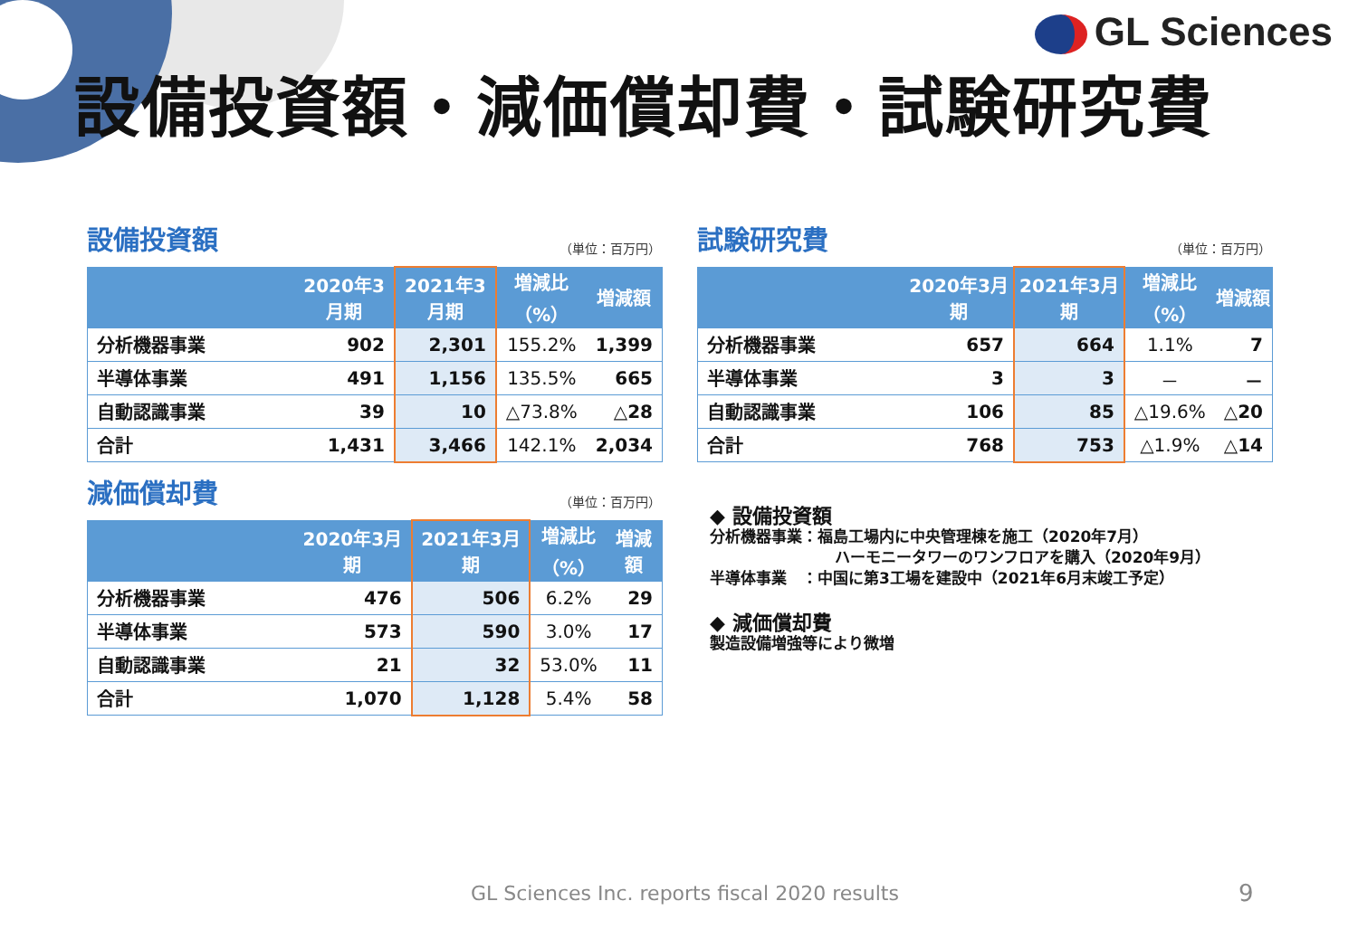GL Sciences
設備投資額・減価償却費・試験研究費
設備投資額 （単位：百万円）
| | 2020年3月期 | 2021年3月期 | 増減比 （%） | 増減額 |
| --- | --- | --- | --- | --- |
| 分析機器事業 | 902 | 2,301 | 155.2% | 1,399 |
| 半導体事業 | 491 | 1,156 | 135.5% | 665 |
| 自動認識事業 | 39 | 10 | △73.8% | △28 |
| 合計 | 1,431 | 3,466 | 142.1% | 2,034 |
試験研究費 （単位：百万円）
| | 2020年3月期 | 2021年3月期 | 増減比 （%） | 増減額 |
| --- | --- | --- | --- | --- |
| 分析機器事業 | 657 | 664 | 1.1% | 7 |
| 半導体事業 | 3 | 3 | － | － |
| 自動認識事業 | 106 | 85 | △19.6% | △20 |
| 合計 | 768 | 753 | △1.9% | △14 |
減価償却費 （単位：百万円）
| | 2020年3月期 | 2021年3月期 | 増減比 （%） | 増減額 |
| --- | --- | --- | --- | --- |
| 分析機器事業 | 476 | 506 | 6.2% | 29 |
| 半導体事業 | 573 | 590 | 3.0% | 17 |
| 自動認識事業 | 21 | 32 | 53.0% | 11 |
| 合計 | 1,070 | 1,128 | 5.4% | 58 |
◆ 設備投資額
分析機器事業：福島工場内に中央管理棟を施工（2020年7月）
ハーモニータワーのワンフロアを購入（2020年9月）
半導体事業　：中国に第3工場を建設中（2021年6月末竣工予定）
◆ 減価償却費
製造設備増強等により微増
GL Sciences Inc. reports fiscal 2020 results
9